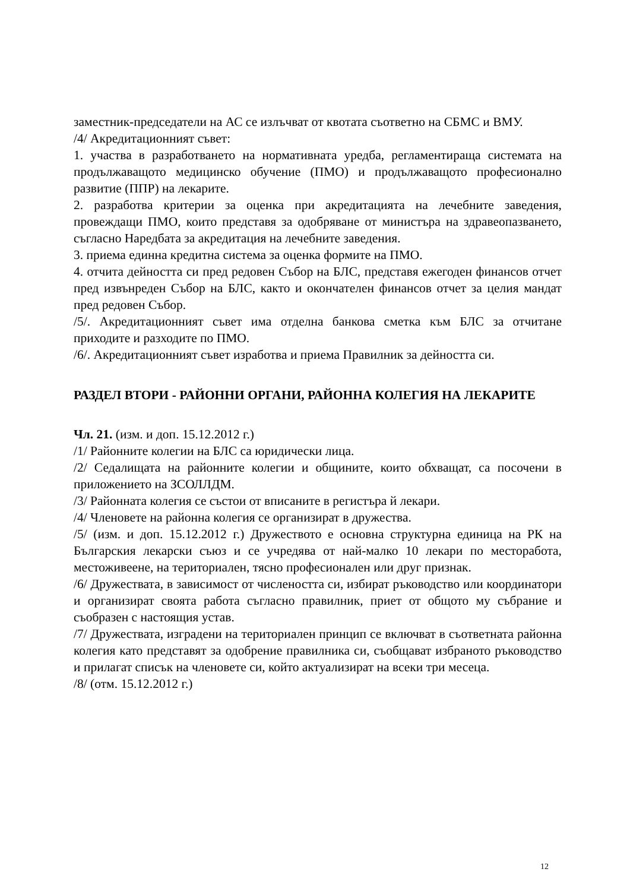заместник-председатели на АС се излъчват от квотата съответно на СБМС и ВМУ.
/4/ Акредитационният съвет:
1. участва в разработването на нормативната уредба, регламентираща системата на продължаващото медицинско обучение (ПМО) и продължаващото професионално развитие (ППР) на лекарите.
2. разработва критерии за оценка при акредитацията на лечебните заведения, провеждащи ПМО, които представя за одобряване от министъра на здравеопазването, съгласно Наредбата за акредитация на лечебните заведения.
3. приема единна кредитна система за оценка формите на ПМО.
4. отчита дейността си пред редовен Събор на БЛС, представя ежегоден финансов отчет пред извънреден Събор на БЛС, както и окончателен финансов отчет за целия мандат пред редовен Събор.
/5/. Акредитационният съвет има отделна банкова сметка към БЛС за отчитане приходите и разходите по ПМО.
/6/. Акредитационният съвет изработва и приема Правилник за дейността си.
РАЗДЕЛ ВТОРИ - РАЙОННИ ОРГАНИ, РАЙОННА КОЛЕГИЯ НА ЛЕКАРИТЕ
Чл. 21. (изм. и доп. 15.12.2012 г.)
/1/ Районните колегии на БЛС са юридически лица.
/2/ Седалищата на районните колегии и общините, които обхващат, са посочени в приложението на ЗСОЛЛДМ.
/3/ Районната колегия се състои от вписаните в регистъра й лекари.
/4/ Членовете на районна колегия се организират в дружества.
/5/ (изм. и доп. 15.12.2012 г.) Дружеството е основна структурна единица на РК на Българския лекарски съюз и се учредява от най-малко 10 лекари по месторабота, местоживеене, на териториален, тясно професионален или друг признак.
/6/ Дружествата, в зависимост от числеността си, избират ръководство или координатори и организират своята работа съгласно правилник, приет от общото му събрание и съобразен с настоящия устав.
/7/ Дружествата, изградени на териториален принцип се включват в съответната районна колегия като представят за одобрение правилника си, съобщават избраното ръководство и прилагат списък на членовете си, който актуализират на всеки три месеца.
/8/ (отм. 15.12.2012 г.)
12